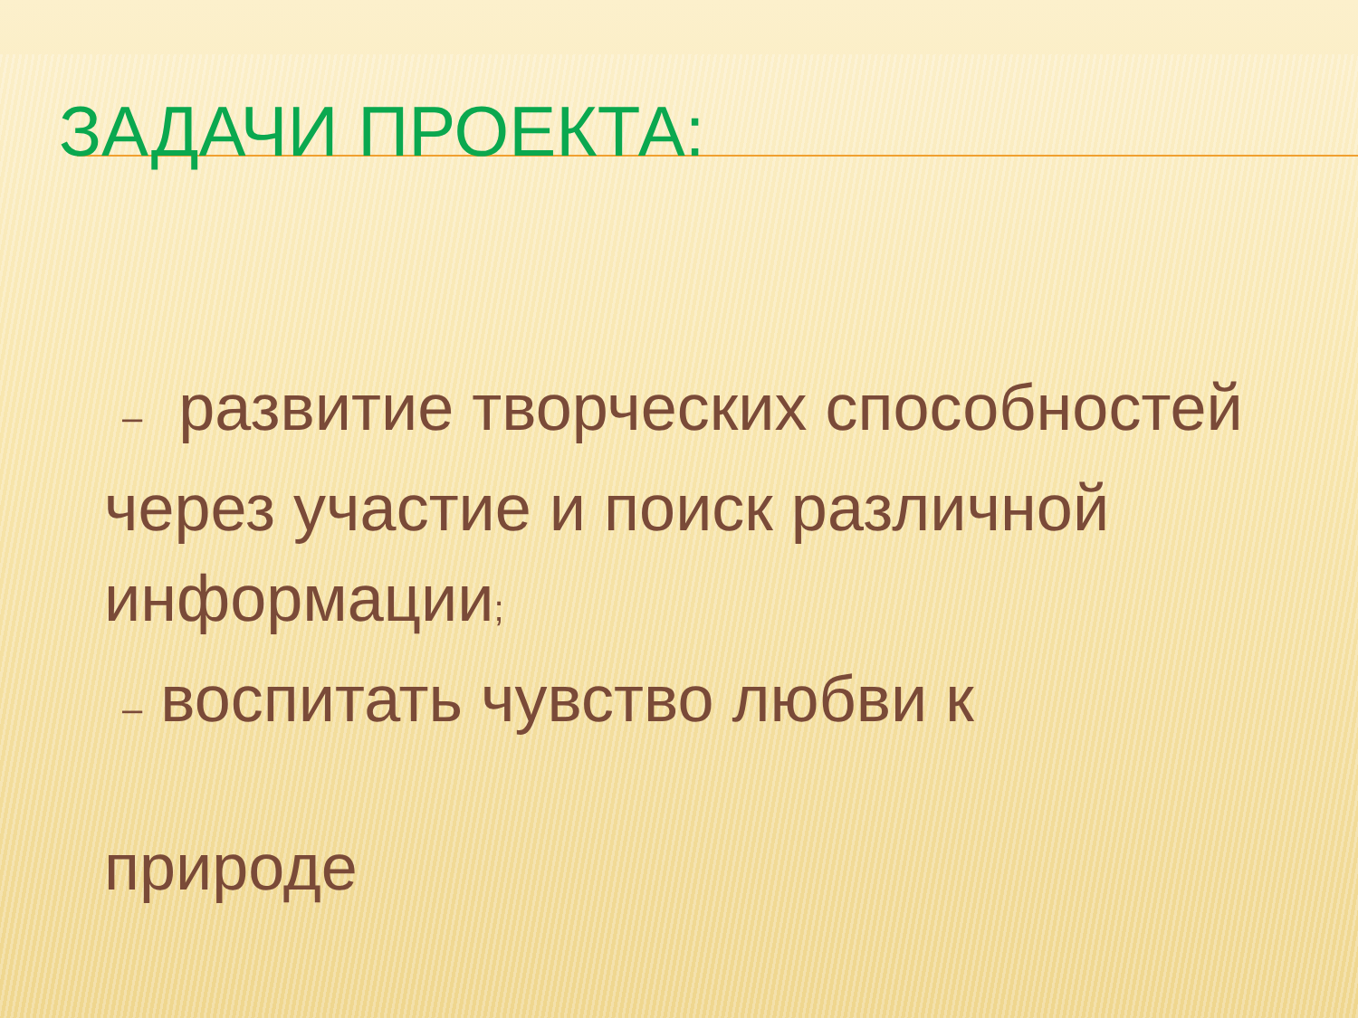ЗАДАЧИ ПРОЕКТА:
– развитие творческих способностей через участие и поиск различной информации;
– воспитать чувство любви к
природе